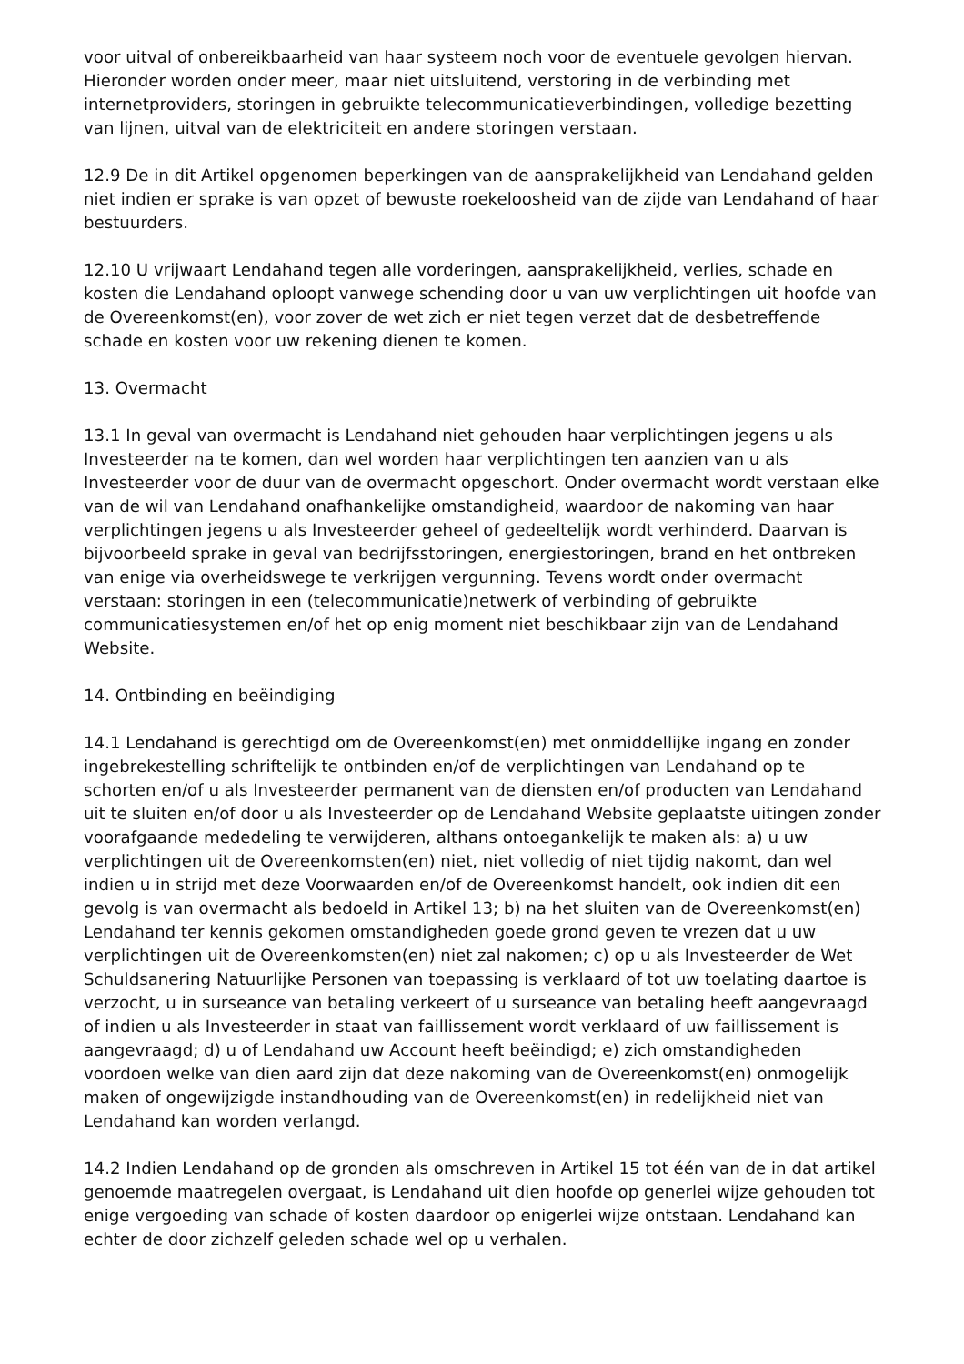voor uitval of onbereikbaarheid van haar systeem noch voor de eventuele gevolgen hiervan. Hieronder worden onder meer, maar niet uitsluitend, verstoring in de verbinding met internetproviders, storingen in gebruikte telecommunicatieverbindingen, volledige bezetting van lijnen, uitval van de elektriciteit en andere storingen verstaan.
12.9 De in dit Artikel opgenomen beperkingen van de aansprakelijkheid van Lendahand gelden niet indien er sprake is van opzet of bewuste roekeloosheid van de zijde van Lendahand of haar bestuurders.
12.10 U vrijwaart Lendahand tegen alle vorderingen, aansprakelijkheid, verlies, schade en kosten die Lendahand oploopt vanwege schending door u van uw verplichtingen uit hoofde van de Overeenkomst(en), voor zover de wet zich er niet tegen verzet dat de desbetreffende schade en kosten voor uw rekening dienen te komen.
13. Overmacht
13.1 In geval van overmacht is Lendahand niet gehouden haar verplichtingen jegens u als Investeerder na te komen, dan wel worden haar verplichtingen ten aanzien van u als Investeerder voor de duur van de overmacht opgeschort. Onder overmacht wordt verstaan elke van de wil van Lendahand onafhankelijke omstandigheid, waardoor de nakoming van haar verplichtingen jegens u als Investeerder geheel of gedeeltelijk wordt verhinderd. Daarvan is bijvoorbeeld sprake in geval van bedrijfsstoringen, energiestoringen, brand en het ontbreken van enige via overheidswege te verkrijgen vergunning. Tevens wordt onder overmacht verstaan: storingen in een (telecommunicatie)netwerk of verbinding of gebruikte communicatiesystemen en/of het op enig moment niet beschikbaar zijn van de Lendahand Website.
14. Ontbinding en beëindiging
14.1 Lendahand is gerechtigd om de Overeenkomst(en) met onmiddellijke ingang en zonder ingebrekestelling schriftelijk te ontbinden en/of de verplichtingen van Lendahand op te schorten en/of u als Investeerder permanent van de diensten en/of producten van Lendahand uit te sluiten en/of door u als Investeerder op de Lendahand Website geplaatste uitingen zonder voorafgaande mededeling te verwijderen, althans ontoegankelijk te maken als: a) u uw verplichtingen uit de Overeenkomsten(en) niet, niet volledig of niet tijdig nakomt, dan wel indien u in strijd met deze Voorwaarden en/of de Overeenkomst handelt, ook indien dit een gevolg is van overmacht als bedoeld in Artikel 13; b) na het sluiten van de Overeenkomst(en) Lendahand ter kennis gekomen omstandigheden goede grond geven te vrezen dat u uw verplichtingen uit de Overeenkomsten(en) niet zal nakomen; c) op u als Investeerder de Wet Schuldsanering Natuurlijke Personen van toepassing is verklaard of tot uw toelating daartoe is verzocht, u in surseance van betaling verkeert of u surseance van betaling heeft aangevraagd of indien u als Investeerder in staat van faillissement wordt verklaard of uw faillissement is aangevraagd; d) u of Lendahand uw Account heeft beëindigd; e) zich omstandigheden voordoen welke van dien aard zijn dat deze nakoming van de Overeenkomst(en) onmogelijk maken of ongewijzigde instandhouding van de Overeenkomst(en) in redelijkheid niet van Lendahand kan worden verlangd.
14.2 Indien Lendahand op de gronden als omschreven in Artikel 15 tot één van de in dat artikel genoemde maatregelen overgaat, is Lendahand uit dien hoofde op generlei wijze gehouden tot enige vergoeding van schade of kosten daardoor op enigerlei wijze ontstaan. Lendahand kan echter de door zichzelf geleden schade wel op u verhalen.